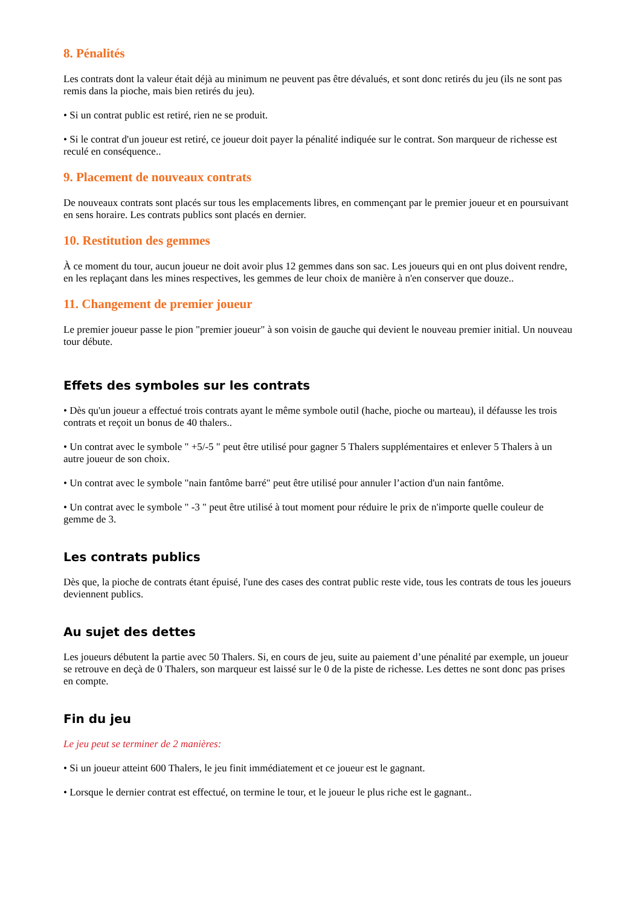8. Pénalités
Les contrats dont la valeur était déjà au minimum ne peuvent pas être dévalués, et sont donc retirés du jeu (ils ne sont pas remis dans la pioche, mais bien retirés du jeu).
• Si un contrat public est retiré, rien ne se produit.
• Si le contrat d'un joueur est retiré, ce joueur doit payer la pénalité indiquée sur le contrat. Son marqueur de richesse est reculé en conséquence..
9. Placement de nouveaux contrats
De nouveaux contrats sont placés sur tous les emplacements libres, en commençant par le premier joueur et en poursuivant en sens horaire. Les contrats publics sont placés en dernier.
10. Restitution des gemmes
À ce moment du tour, aucun joueur ne doit avoir plus 12 gemmes dans son sac. Les joueurs qui en ont plus doivent rendre, en les replaçant dans les mines respectives, les gemmes de leur choix de manière à n'en conserver que douze..
11. Changement de premier joueur
Le premier joueur passe le pion "premier joueur" à son voisin de gauche qui devient le nouveau premier initial. Un nouveau tour débute.
Effets des symboles sur les contrats
• Dès qu'un joueur a effectué trois contrats ayant le même symbole outil (hache, pioche ou marteau), il défausse les trois contrats et reçoit un bonus de 40 thalers..
• Un contrat avec le symbole " +5/-5 " peut être utilisé pour gagner 5 Thalers supplémentaires et enlever 5 Thalers à un autre joueur de son choix.
• Un contrat avec le symbole "nain fantôme barré" peut être utilisé pour annuler l’action d'un nain fantôme.
• Un contrat avec le symbole " -3 " peut être utilisé à tout moment pour réduire le prix de n'importe quelle couleur de gemme de 3.
Les contrats publics
Dès que, la pioche de contrats étant épuisé, l'une des cases des contrat public reste vide, tous les contrats de tous les joueurs deviennent publics.
Au sujet des dettes
Les joueurs débutent la partie avec 50 Thalers. Si, en cours de jeu, suite au paiement d’une pénalité par exemple, un joueur se retrouve en deçà de 0 Thalers, son marqueur est laissé sur le 0 de la piste de richesse. Les dettes ne sont donc pas prises en compte.
Fin du jeu
Le jeu peut se terminer de 2 manières:
• Si un joueur atteint 600 Thalers, le jeu finit immédiatement et ce joueur est le gagnant.
• Lorsque le dernier contrat est effectué, on termine le tour, et le joueur le plus riche est le gagnant..